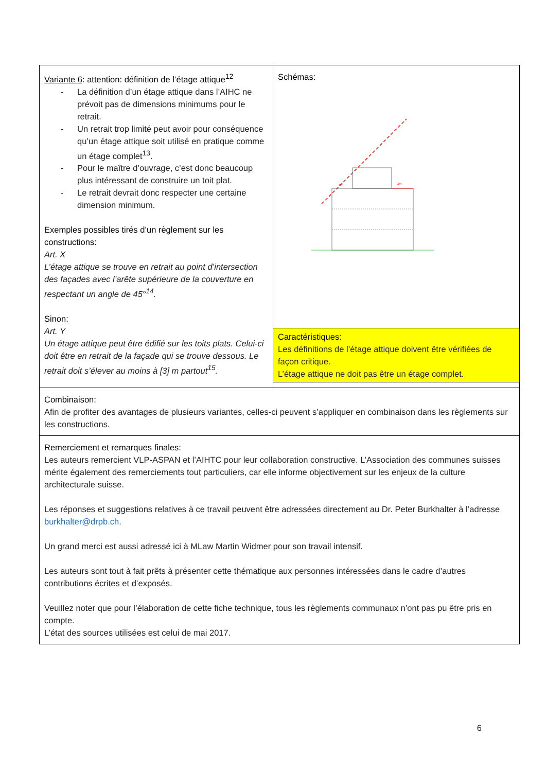| Variante 6 : attention: définition de l’étage attique<sup>12</sup> - La définition d’un étage attique dans l’AIHC ne prévoit pas de dimensions minimums pour le retrait. - Un retrait trop limité peut avoir pour conséquence qu’un étage attique soit utilisé en pratique comme un étage complet<sup>13</sup>. - Pour le maître d’ouvrage, c’est donc beaucoup plus intéressant de construire un toit plat. - Le retrait devrait donc respecter une certaine dimension minimum. Exemples possibles tirés d’un règlement sur les constructions: Art. X L’étage attique se trouve en retrait au point d’intersection des façades avec l’arête supérieure de la couverture en respectant un angle de 45°<sup>14</sup>. Sinon: Art. Y Un étage attique peut être édifié sur les toits plats. Celui-ci doit être en retrait de la façade qui se trouve dessous. Le retrait doit s’élever au moins à [3] m partout<sup>15</sup>. | Schémas: 45° 3m Caractéristiques: Les définitions de l’étage attique doivent être vérifiées de façon critique. L’étage attique ne doit pas être un étage complet. |
| Combinaison: Afin de profiter des avantages de plusieurs variantes, celles-ci peuvent s’appliquer en combinaison dans les règlements sur les constructions. | |
| Remerciement et remarques finales: Les auteurs remercient VLP-ASPAN et l’AIHTC pour leur collaboration constructive. L’Association des communes suisses mérite également des remerciements tout particuliers, car elle informe objectivement sur les enjeux de la culture architecturale suisse. Les réponses et suggestions relatives à ce travail peuvent être adressées directement au Dr. Peter Burkhalter à l’adresse burkhalter@drpb.ch . Un grand merci est aussi adressé ici à MLaw Martin Widmer pour son travail intensif. Les auteurs sont tout à fait prêts à présenter cette thématique aux personnes intéressées dans le cadre d’autres contributions écrites et d’exposés. Veuillez noter que pour l’élaboration de cette fiche technique, tous les règlements communaux n’ont pas pu être pris en compte. L’état des sources utilisées est celui de mai 2017. | |
6